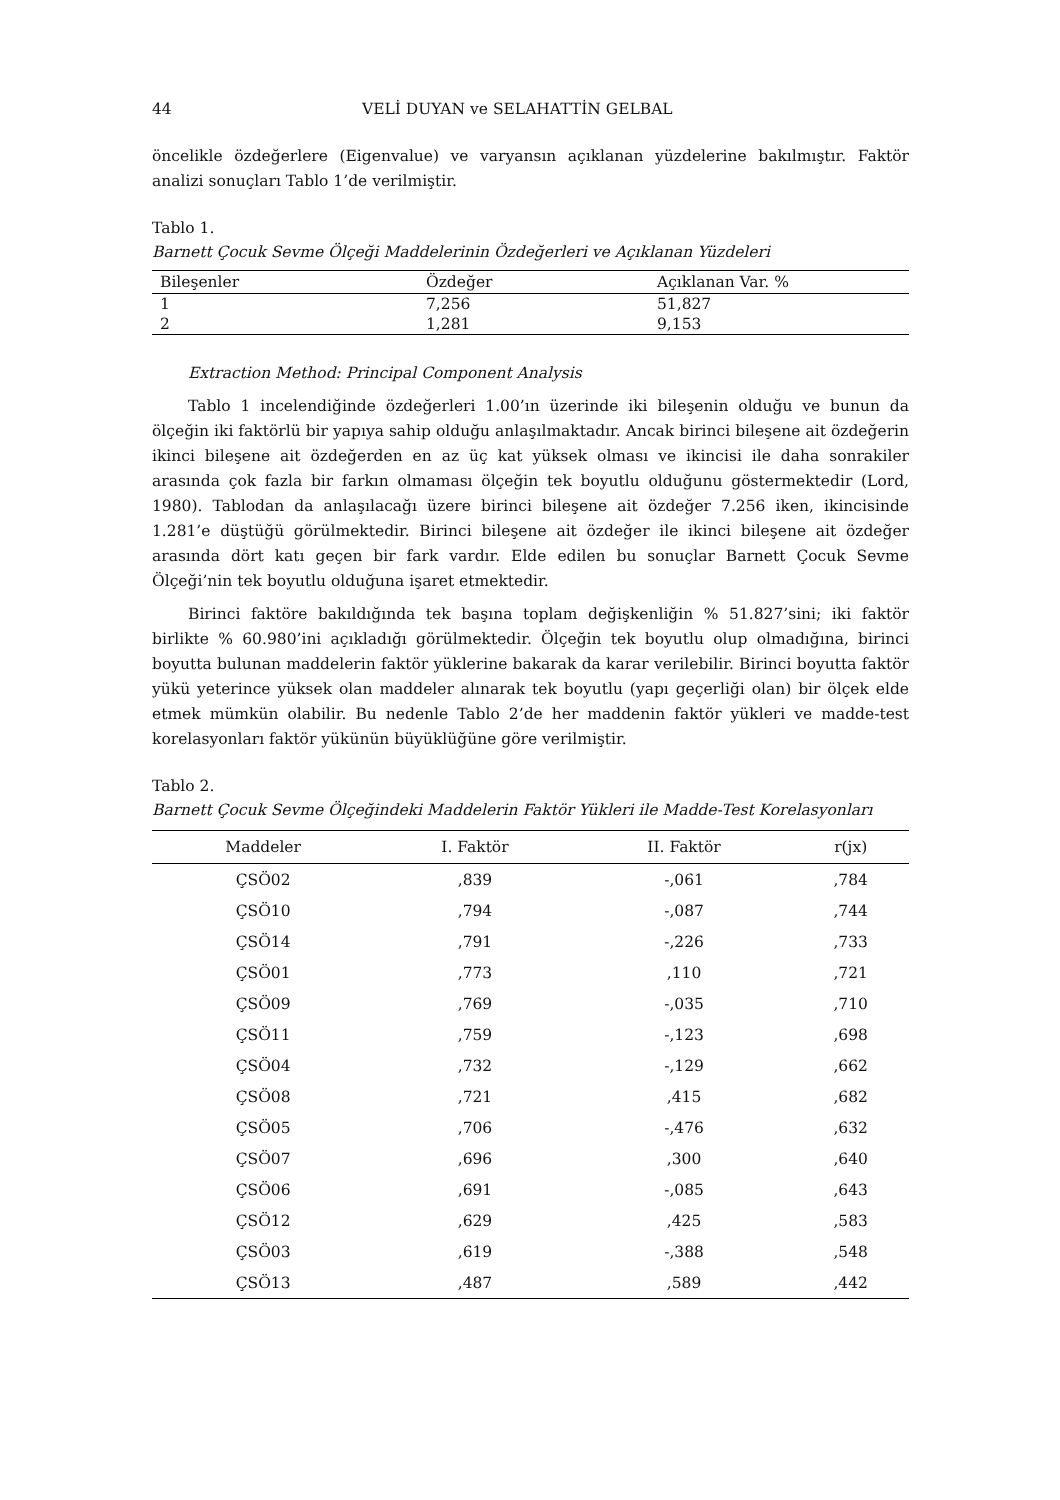44 VELİ DUYAN ve SELAHATTİN GELBAL
öncelikle özdeğerlere (Eigenvalue) ve varyansın açıklanan yüzdelerine bakılmıştır. Faktör analizi sonuçları Tablo 1’de verilmiştir.
Tablo 1.
Barnett Çocuk Sevme Ölçeği Maddelerinin Özdeğerleri ve Açıklanan Yüzdeleri
| Bileşenler | Özdeğer | Açıklanan Var. % |
| --- | --- | --- |
| 1 | 7,256 | 51,827 |
| 2 | 1,281 | 9,153 |
Extraction Method: Principal Component Analysis
Tablo 1 incelendiğinde özdeğerleri 1.00’ın üzerinde iki bileşenin olduğu ve bunun da ölçeğin iki faktörlü bir yapıya sahip olduğu anlaşılmaktadır. Ancak birinci bileşene ait özdeğerin ikinci bileşene ait özdeğerden en az üç kat yüksek olması ve ikincisi ile daha sonrakiler arasında çok fazla bir farkın olmaması ölçeğin tek boyutlu olduğunu göstermektedir (Lord, 1980). Tablodan da anlaşılacağı üzere birinci bileşene ait özdeğer 7.256 iken, ikincisinde 1.281’e düştüğü görülmektedir. Birinci bileşene ait özdeğer ile ikinci bileşene ait özdeğer arasında dört katı geçen bir fark vardır. Elde edilen bu sonuçlar Barnett Çocuk Sevme Ölçeği’nin tek boyutlu olduğuna işaret etmektedir.
Birinci faktöre bakıldığında tek başına toplam değişkenliğin % 51.827’sini; iki faktör birlikte % 60.980’ini açıkladığı görülmektedir. Ölçeğin tek boyutlu olup olmadığına, birinci boyutta bulunan maddelerin faktör yüklerine bakarak da karar verilebilir. Birinci boyutta faktör yükü yeterince yüksek olan maddeler alınarak tek boyutlu (yapı geçerliği olan) bir ölçek elde etmek mümkün olabilir. Bu nedenle Tablo 2’de her maddenin faktör yükleri ve madde-test korelasyonları faktör yükünün büyüklüğüne göre verilmiştir.
Tablo 2.
Barnett Çocuk Sevme Ölçeğindeki Maddelerin Faktör Yükleri ile Madde-Test Korelasyonları
| Maddeler | I. Faktör | II. Faktör | r(jx) |
| --- | --- | --- | --- |
| ÇSÖ02 | ,839 | -,061 | ,784 |
| ÇSÖ10 | ,794 | -,087 | ,744 |
| ÇSÖ14 | ,791 | -,226 | ,733 |
| ÇSÖ01 | ,773 | ,110 | ,721 |
| ÇSÖ09 | ,769 | -,035 | ,710 |
| ÇSÖ11 | ,759 | -,123 | ,698 |
| ÇSÖ04 | ,732 | -,129 | ,662 |
| ÇSÖ08 | ,721 | ,415 | ,682 |
| ÇSÖ05 | ,706 | -,476 | ,632 |
| ÇSÖ07 | ,696 | ,300 | ,640 |
| ÇSÖ06 | ,691 | -,085 | ,643 |
| ÇSÖ12 | ,629 | ,425 | ,583 |
| ÇSÖ03 | ,619 | -,388 | ,548 |
| ÇSÖ13 | ,487 | ,589 | ,442 |